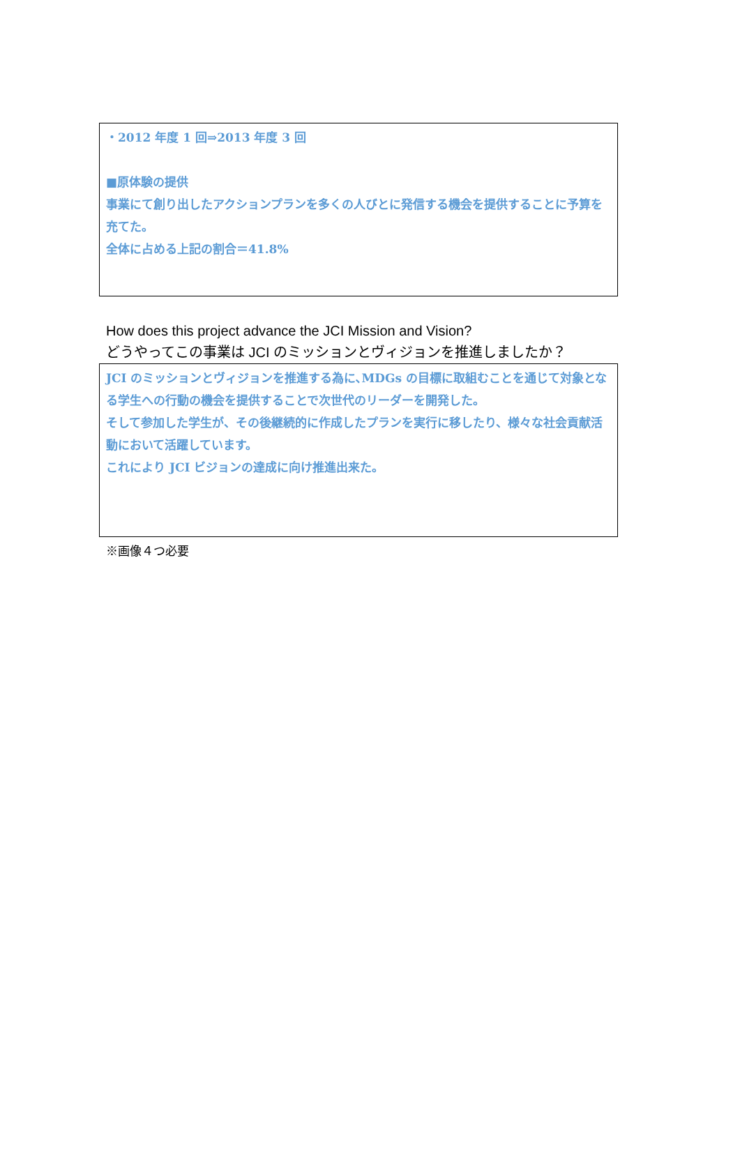・2012 年度 1 回⇒2013 年度 3 回
■原体験の提供
事業にて創り出したアクションプランを多くの人びとに発信する機会を提供することに予算を充てた。
全体に占める上記の割合＝41.8%
How does this project advance the JCI Mission and Vision?
どうやってこの事業は JCI のミッションとヴィジョンを推進しましたか？
JCI のミッションとヴィジョンを推進する為に､MDGs の目標に取組むことを通じて対象となる学生への行動の機会を提供することで次世代のリーダーを開発した。
そして参加した学生が、その後継続的に作成したプランを実行に移したり、様々な社会貢献活動において活躍しています。
これにより JCI ビジョンの達成に向け推進出来た。
※画像４つ必要